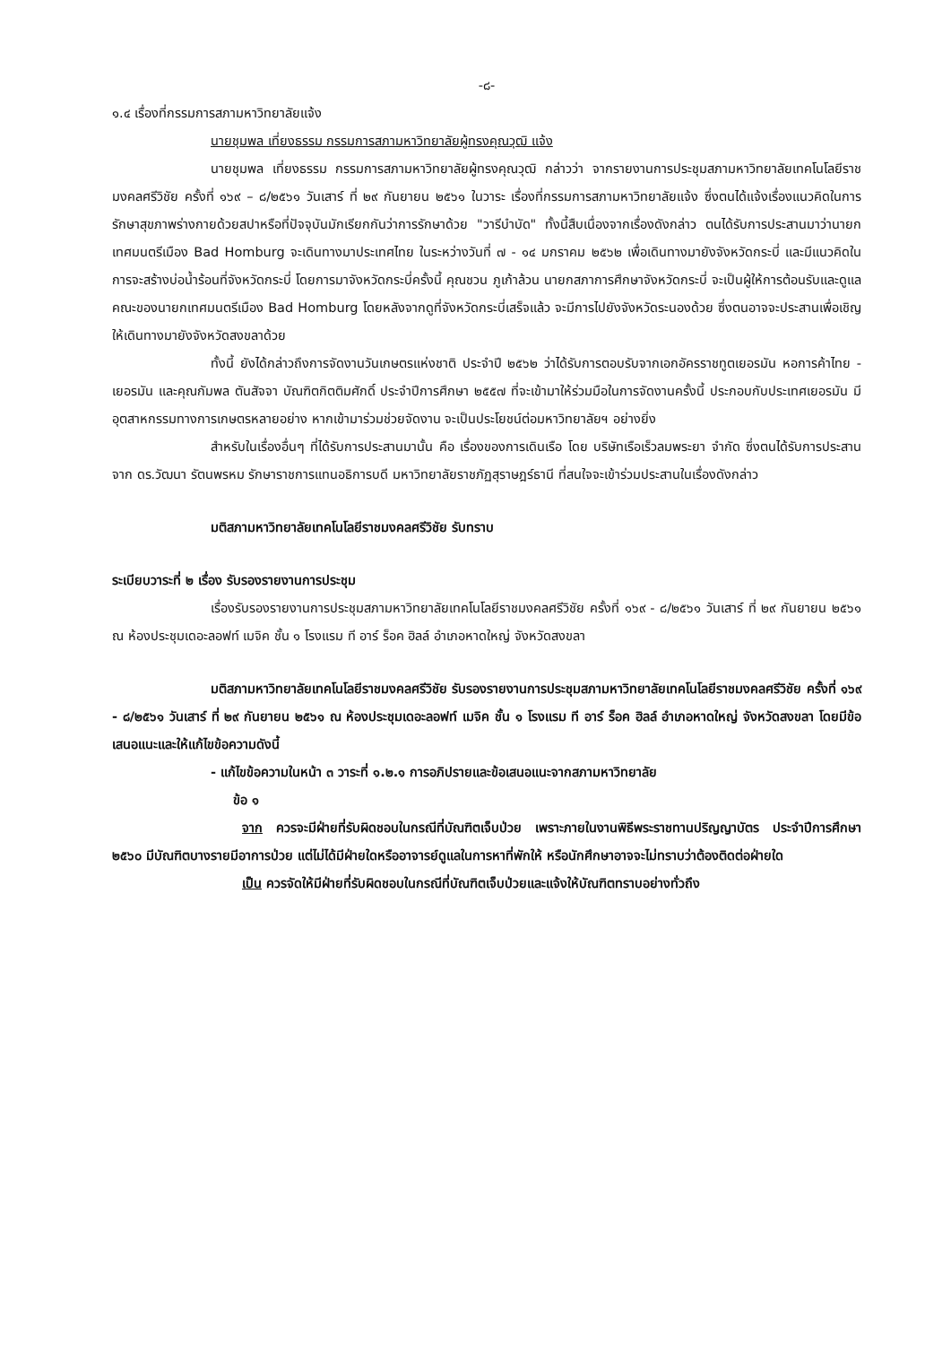-๘-
๑.๔ เรื่องที่กรรมการสภามหาวิทยาลัยแจ้ง
นายชุมพล เที่ยงธรรม กรรมการสภามหาวิทยาลัยผู้ทรงคุณวุฒิ แจ้ง
นายชุมพล เที่ยงธรรม กรรมการสภามหาวิทยาลัยผู้ทรงคุณวุฒิ กล่าวว่า จากรายงานการประชุมสภามหาวิทยาลัยเทคโนโลยีราชมงคลศรีวิชัย ครั้งที่ ๑๖๙ – ๘/๒๕๖๑ วันเสาร์ ที่ ๒๙ กันยายน ๒๕๖๑ ในวาระ เรื่องที่กรรมการสภามหาวิทยาลัยแจ้ง ซึ่งตนได้แจ้งเรื่องแนวคิดในการรักษาสุขภาพร่างกายด้วยสปาหรือที่ปัจจุบันมักเรียกกันว่าการรักษาด้วย "วารีบำบัด" ทั้งนี้สืบเนื่องจากเรื่องดังกล่าว ตนได้รับการประสานมาว่านายกเทศมนตรีเมือง Bad Homburg จะเดินทางมาประเทศไทย ในระหว่างวันที่ ๗ - ๑๔ มกราคม ๒๕๖๒ เพื่อเดินทางมายังจังหวัดกระบี่ และมีแนวคิดในการจะสร้างบ่อน้ำร้อนที่จังหวัดกระบี่ โดยการมาจังหวัดกระบี่ครั้งนี้ คุณชวน ภูเก้าล้วน นายกสภาการศึกษาจังหวัดกระบี่ จะเป็นผู้ให้การต้อนรับและดูแลคณะของนายกเทศมนตรีเมือง Bad Homburg โดยหลังจากดูที่จังหวัดกระบี่เสร็จแล้ว จะมีการไปยังจังหวัดระนองด้วย ซึ่งตนอาจจะประสานเพื่อเชิญให้เดินทางมายังจังหวัดสงขลาด้วย
ทั้งนี้ ยังได้กล่าวถึงการจัดงานวันเกษตรแห่งชาติ ประจำปี ๒๕๖๒ ว่าได้รับการตอบรับจากเอกอัครราชทูตเยอรมัน หอการค้าไทย - เยอรมัน และคุณกัมพล ตันสัจจา บัณฑิตกิตติมศักดิ์ ประจำปีการศึกษา ๒๕๕๗ ที่จะเข้ามาให้ร่วมมือในการจัดงานครั้งนี้ ประกอบกับประเทศเยอรมัน มีอุตสาหกรรมทางการเกษตรหลายอย่าง หากเข้ามาร่วมช่วยจัดงาน จะเป็นประโยชน์ต่อมหาวิทยาลัยฯ อย่างยิ่ง
สำหรับในเรื่องอื่นๆ ที่ได้รับการประสานมานั้น คือ เรื่องของการเดินเรือ โดย บริษัทเรือเร็วลมพระยา จำกัด ซึ่งตนได้รับการประสานจาก ดร.วัฒนา รัตนพรหม รักษาราชการแทนอธิการบดี มหาวิทยาลัยราชภัฏสุราษฎร์ธานี ที่สนใจจะเข้าร่วมประสานในเรื่องดังกล่าว
มติสภามหาวิทยาลัยเทคโนโลยีราชมงคลศรีวิชัย รับทราบ
ระเบียบวาระที่ ๒ เรื่อง รับรองรายงานการประชุม
เรื่องรับรองรายงานการประชุมสภามหาวิทยาลัยเทคโนโลยีราชมงคลศรีวิชัย ครั้งที่ ๑๖๙ - ๘/๒๕๖๑ วันเสาร์ ที่ ๒๙ กันยายน ๒๕๖๑ ณ ห้องประชุมเดอะลอฟท์ เมจิค ชั้น ๑ โรงแรม ที อาร์ ร็อค ฮิลล์ อำเภอหาดใหญ่ จังหวัดสงขลา
มติสภามหาวิทยาลัยเทคโนโลยีราชมงคลศรีวิชัย รับรองรายงานการประชุมสภามหาวิทยาลัยเทคโนโลยีราชมงคลศรีวิชัย ครั้งที่ ๑๖๙ - ๘/๒๕๖๑ วันเสาร์ ที่ ๒๙ กันยายน ๒๕๖๑ ณ ห้องประชุมเดอะลอฟท์ เมจิค ชั้น ๑ โรงแรม ที อาร์ ร็อค ฮิลล์ อำเภอหาดใหญ่ จังหวัดสงขลา โดยมีข้อเสนอแนะและให้แก้ไขข้อความดังนี้
- แก้ไขข้อความในหน้า ๓ วาระที่ ๑.๒.๑ การอภิปรายและข้อเสนอแนะจากสภามหาวิทยาลัย
ข้อ ๑
จาก ควรจะมีฝ่ายที่รับผิดชอบในกรณีที่บัณฑิตเจ็บป่วย เพราะภายในงานพิธีพระราชทานปริญญาบัตร ประจำปีการศึกษา ๒๕๖๐ มีบัณฑิตบางรายมีอาการป่วย แต่ไม่ได้มีฝ่ายใดหรืออาจารย์ดูแลในการหาที่พักให้ หรือนักศึกษาอาจจะไม่ทราบว่าต้องติดต่อฝ่ายใด
เป็น ควรจัดให้มีฝ่ายที่รับผิดชอบในกรณีที่บัณฑิตเจ็บป่วยและแจ้งให้บัณฑิตทราบอย่างทั่วถึง